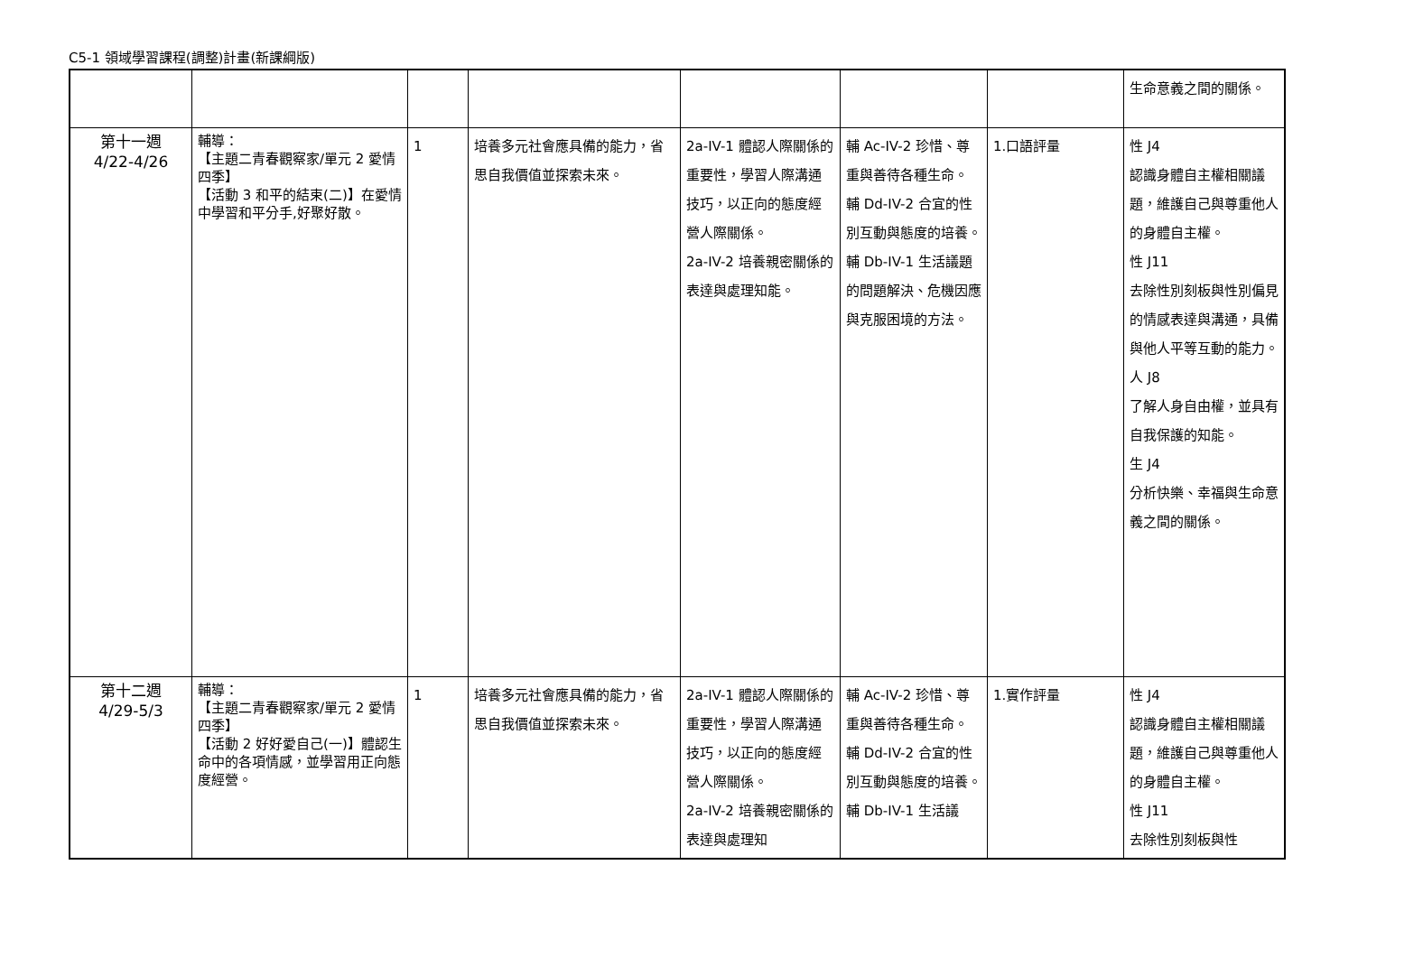C5-1 領域學習課程(調整)計畫(新課綱版)
| | | | | | | | 生命意義之間的關係。 |
| 第十一週 4/22-4/26 | 輔導： 【主題二青春觀察家/單元 2 愛情四季】 【活動 3 和平的結束(二)】在愛情中學習和平分手,好聚好散。 | 1 | 培養多元社會應具備的能力，省思自我價值並探索未來。 | 2a-IV-1 體認人際關係的重要性，學習人際溝通技巧，以正向的態度經營人際關係。 2a-IV-2 培養親密關係的表達與處理知能。 | 輔 Ac-IV-2 珍惜、尊重與善待各種生命。 輔 Dd-IV-2 合宜的性別互動與態度的培養。 輔 Db-IV-1 生活議題的問題解決、危機因應與克服困境的方法。 | 1.口語評量 | 性 J4 認識身體自主權相關議題，維護自己與尊重他人的身體自主權。 性 J11 去除性別刻板與性別偏見的情感表達與溝通，具備與他人平等互動的能力。 人 J8 了解人身自由權，並具有自我保護的知能。 生 J4 分析快樂、幸福與生命意義之間的關係。 |
| 第十二週 4/29-5/3 | 輔導： 【主題二青春觀察家/單元 2 愛情四季】 【活動 2 好好愛自己(一)】體認生命中的各項情感，並學習用正向態度經營。 | 1 | 培養多元社會應具備的能力，省思自我價值並探索未來。 | 2a-IV-1 體認人際關係的重要性，學習人際溝通技巧，以正向的態度經營人際關係。 2a-IV-2 培養親密關係的表達與處理知 | 輔 Ac-IV-2 珍惜、尊重與善待各種生命。 輔 Dd-IV-2 合宜的性別互動與態度的培養。 輔 Db-IV-1 生活議 | 1.實作評量 | 性 J4 認識身體自主權相關議題，維護自己與尊重他人的身體自主權。 性 J11 去除性別刻板與性 |